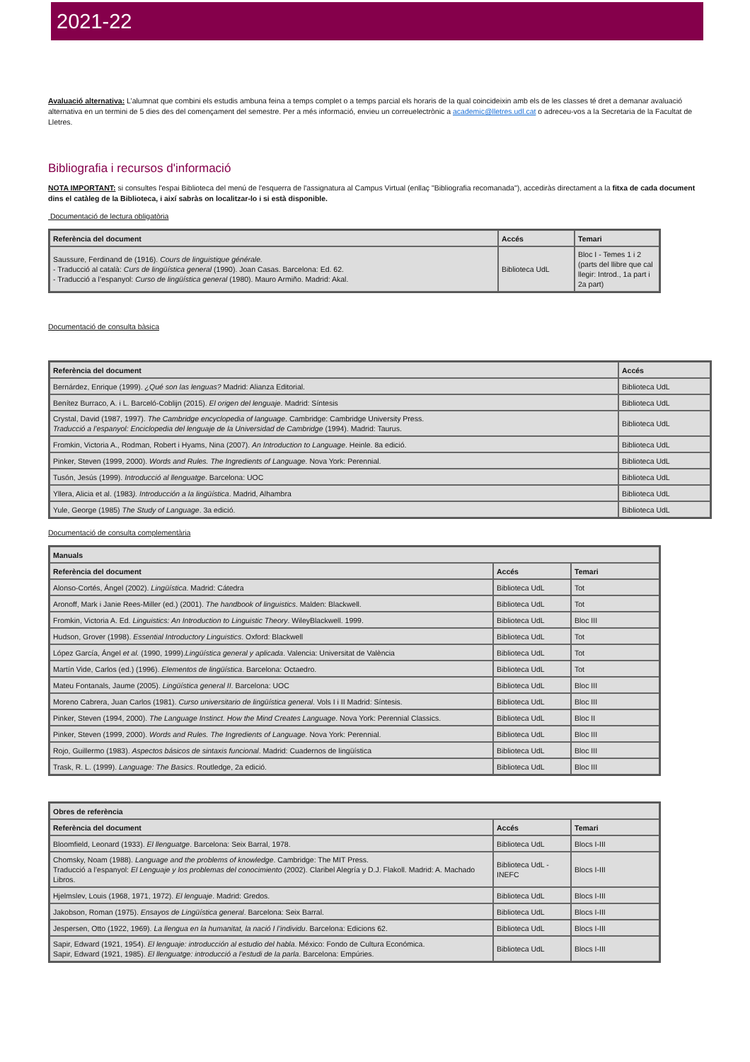2021-22
Avaluació alternativa: L’alumnat que combini els estudis ambuna feina a temps complet o a temps parcial els horaris de la qual coincideixin amb els de les classes té dret a demanar avaluació alternativa en un termini de 5 dies des del començament del semestre. Per a més informació, envieu un correuelectrònic a academic@lletres.udl.cat o adreceu-vos a la Secretaria de la Facultat de Lletres.
Bibliografia i recursos d'informació
NOTA IMPORTANT: si consultes l'espai Biblioteca del menú de l'esquerra de l'assignatura al Campus Virtual (enllaç "Bibliografia recomanada"), accediràs directament a la fitxa de cada document dins el catàleg de la Biblioteca, i així sabràs on localitzar-lo i si està disponible.
Documentació de lectura obligatòria
| Referència del document | Accés | Temari |
| --- | --- | --- |
| Saussure, Ferdinand de (1916). Cours de linguistique générale. - Traducció al català: Curs de lingüística general (1990). Joan Casas. Barcelona: Ed. 62. - Traducció a l’espanyol: Curso de lingüística general (1980). Mauro Armiño. Madrid: Akal. | Biblioteca UdL | Bloc I - Temes 1 i 2 (parts del llibre que cal llegir: Introd., 1a part i 2a part) |
Documentació de consulta bàsica
| Referència del document | Accés |
| --- | --- |
| Bernárdez, Enrique (1999). ¿Qué son las lenguas? Madrid: Alianza Editorial. | Biblioteca UdL |
| Benítez Burraco, A. i L. Barceló-Coblijn (2015). El origen del lenguaje . Madrid: Síntesis | Biblioteca UdL |
| Crystal, David (1987, 1997). The Cambridge encyclopedia of language . Cambridge: Cambridge University Press. Traducció a l’espanyol: Enciclopedia del lenguaje de la Universidad de Cambridge (1994). Madrid: Taurus. | Biblioteca UdL |
| Fromkin, Victoria A., Rodman, Robert i Hyams, Nina (2007). An Introduction to Language . Heinle. 8a edició. | Biblioteca UdL |
| Pinker, Steven (1999, 2000). Words and Rules. The Ingredients of Language. Nova York: Perennial. | Biblioteca UdL |
| Tusón, Jesús (1999). Introducció al llenguatge . Barcelona: UOC | Biblioteca UdL |
| Yllera, Alicia et al. (1983 ). Introducción a la lingüística . Madrid, Alhambra | Biblioteca UdL |
| Yule, George (1985) The Study of Language . 3a edició. | Biblioteca UdL |
Documentació de consulta complementària
| Manuals | | |
| --- | --- | --- |
| Referència del document | Accés | Temari |
| Alonso-Cortés, Ángel (2002). Lingüística . Madrid: Cátedra | Biblioteca UdL | Tot |
| Aronoff, Mark i Janie Rees-Miller (ed.) (2001). The handbook of linguistics . Malden: Blackwell. | Biblioteca UdL | Tot |
| Fromkin, Victoria A. Ed. Linguistics: An Introduction to Linguistic Theory . WileyBlackwell. 1999. | Biblioteca UdL | Bloc III |
| Hudson, Grover (1998). Essential Introductory Linguistics . Oxford: Blackwell | Biblioteca UdL | Tot |
| López García, Ángel et al. (1990, 1999). Lingüística general y aplicada . Valencia: Universitat de València | Biblioteca UdL | Tot |
| Martín Vide, Carlos (ed.) (1996). Elementos de lingüística . Barcelona: Octaedro. | Biblioteca UdL | Tot |
| Mateu Fontanals, Jaume (2005). Lingüística general II . Barcelona: UOC | Biblioteca UdL | Bloc III |
| Moreno Cabrera, Juan Carlos (1981). Curso universitario de lingüística general . Vols I i II Madrid: Síntesis. | Biblioteca UdL | Bloc III |
| Pinker, Steven (1994, 2000). The Language Instinct. How the Mind Creates Language . Nova York: Perennial Classics. | Biblioteca UdL | Bloc II |
| Pinker, Steven (1999, 2000). Words and Rules. The Ingredients of Language. Nova York: Perennial. | Biblioteca UdL | Bloc III |
| Rojo, Guillermo (1983). Aspectos básicos de sintaxis funcional . Madrid: Cuadernos de lingüística | Biblioteca UdL | Bloc III |
| Trask, R. L. (1999). Language: The Basics . Routledge, 2a edició. | Biblioteca UdL | Bloc III |
| Obres de referència | | |
| --- | --- | --- |
| Referència del document | Accés | Temari |
| Bloomfield, Leonard (1933). El llenguatge . Barcelona: Seix Barral, 1978. | Biblioteca UdL | Blocs I-III |
| Chomsky, Noam (1988). Language and the problems of knowledge . Cambridge: The MIT Press. Traducció a l’espanyol: El Lenguaje y los problemas del conocimiento (2002). Claribel Alegría y D.J. Flakoll. Madrid: A. Machado Libros. | Biblioteca UdL - INEFC | Blocs I-III |
| Hjelmslev, Louis (1968, 1971, 1972). El lenguaje . Madrid: Gredos. | Biblioteca UdL | Blocs I-III |
| Jakobson, Roman (1975). Ensayos de Lingüística general . Barcelona: Seix Barral. | Biblioteca UdL | Blocs I-III |
| Jespersen, Otto (1922, 1969). La llengua en la humanitat, la nació I l’individu . Barcelona: Edicions 62. | Biblioteca UdL | Blocs I-III |
| Sapir, Edward (1921, 1954). El lenguaje: introducción al estudio del habla . México: Fondo de Cultura Económica. Sapir, Edward (1921, 1985). El llenguatge: introducció a l’estudi de la parla . Barcelona: Empúries. | Biblioteca UdL | Blocs I-III |